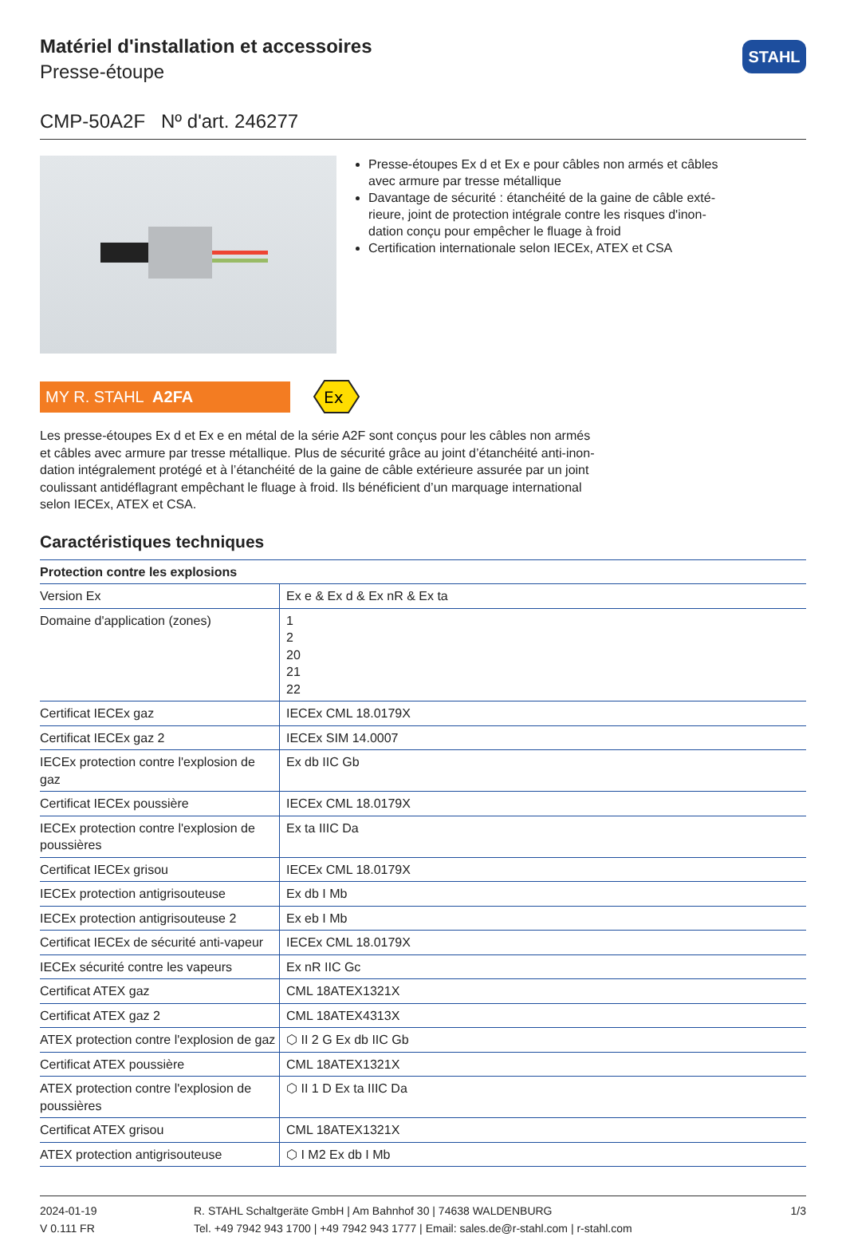Matériel d'installation et accessoires
Presse-étoupe
STAHL
CMP-50A2F Nº d'art. 246277
Presse-étoupes Ex d et Ex e pour câbles non armés et câbles avec armure par tresse métallique
Davantage de sécurité : étanchéité de la gaine de câble exté-rieure, joint de protection intégrale contre les risques d'inon-dation conçu pour empêcher le fluage à froid
Certification internationale selon IECEx, ATEX et CSA
MY R. STAHL A2FA
Ex
Les presse-étoupes Ex d et Ex e en métal de la série A2F sont conçus pour les câbles non armés et câbles avec armure par tresse métallique. Plus de sécurité grâce au joint d’étanchéité anti-inon-dation intégralement protégé et à l’étanchéité de la gaine de câble extérieure assurée par un joint coulissant antidéflagrant empêchant le fluage à froid. Ils bénéficient d’un marquage international selon IECEx, ATEX et CSA.
Caractéristiques techniques
| Protection contre les explosions | |
| --- | --- |
| Version Ex | Ex e & Ex d & Ex nR & Ex ta |
| Domaine d'application (zones) | 1 2 20 21 22 |
| Certificat IECEx gaz | IECEx CML 18.0179X |
| Certificat IECEx gaz 2 | IECEx SIM 14.0007 |
| IECEx protection contre l'explosion de gaz | Ex db IIC Gb |
| Certificat IECEx poussière | IECEx CML 18.0179X |
| IECEx protection contre l'explosion de poussières | Ex ta IIIC Da |
| Certificat IECEx grisou | IECEx CML 18.0179X |
| IECEx protection antigrisouteuse | Ex db I Mb |
| IECEx protection antigrisouteuse 2 | Ex eb I Mb |
| Certificat IECEx de sécurité anti-vapeur | IECEx CML 18.0179X |
| IECEx sécurité contre les vapeurs | Ex nR IIC Gc |
| Certificat ATEX gaz | CML 18ATEX1321X |
| Certificat ATEX gaz 2 | CML 18ATEX4313X |
| ATEX protection contre l'explosion de gaz | ⬡ II 2 G Ex db IIC Gb |
| Certificat ATEX poussière | CML 18ATEX1321X |
| ATEX protection contre l'explosion de poussières | ⬡ II 1 D Ex ta IIIC Da |
| Certificat ATEX grisou | CML 18ATEX1321X |
| ATEX protection antigrisouteuse | ⬡ I M2 Ex db I Mb |
2024-01-19
V 0.111 FR
R. STAHL Schaltgeräte GmbH | Am Bahnhof 30 | 74638 WALDENBURG
Tel. +49 7942 943 1700 | +49 7942 943 1777 | Email: sales.de@r-stahl.com | r-stahl.com
1/3